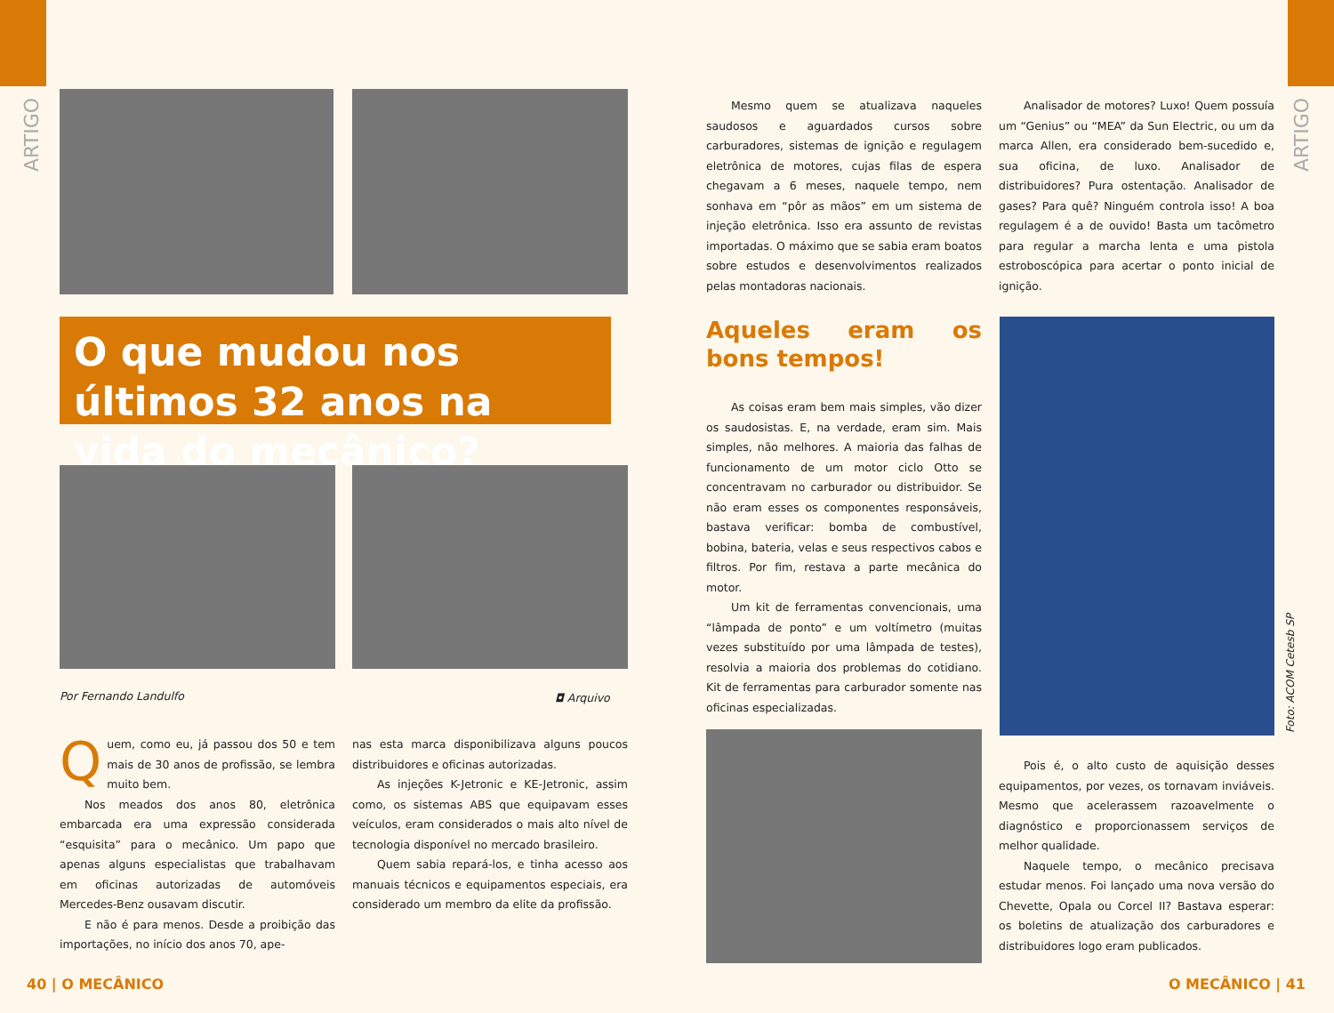ARTIGO
ARTIGO
O que mudou nos últimos 32 anos na vida do mecânico?
Por Fernando Landulfo ◘ Arquivo
Quem, como eu, já passou dos 50 e tem mais de 30 anos de profissão, se lembra muito bem.
Nos meados dos anos 80, eletrônica embarcada era uma expressão considerada “esquisita” para o mecânico. Um papo que apenas alguns especialistas que trabalhavam em oficinas autorizadas de automóveis Mercedes-Benz ousavam discutir.
E não é para menos. Desde a proibição das importações, no início dos anos 70, ape-
nas esta marca disponibilizava alguns poucos distribuidores e oficinas autorizadas.
As injeções K-Jetronic e KE-Jetronic, assim como, os sistemas ABS que equipavam esses veículos, eram considerados o mais alto nível de tecnologia disponível no mercado brasileiro.
Quem sabia repará-los, e tinha acesso aos manuais técnicos e equipamentos especiais, era considerado um membro da elite da profissão.
40 | O MECÂNICO
Mesmo quem se atualizava naqueles saudosos e aguardados cursos sobre carburadores, sistemas de ignição e regulagem eletrônica de motores, cujas filas de espera chegavam a 6 meses, naquele tempo, nem sonhava em “pôr as mãos” em um sistema de injeção eletrônica. Isso era assunto de revistas importadas. O máximo que se sabia eram boatos sobre estudos e desenvolvimentos realizados pelas montadoras nacionais.
Aqueles eram os bons tempos!
As coisas eram bem mais simples, vão dizer os saudosistas. E, na verdade, eram sim. Mais simples, não melhores. A maioria das falhas de funcionamento de um motor ciclo Otto se concentravam no carburador ou distribuidor. Se não eram esses os componentes responsáveis, bastava verificar: bomba de combustível, bobina, bateria, velas e seus respectivos cabos e filtros. Por fim, restava a parte mecânica do motor.
Um kit de ferramentas convencionais, uma “lâmpada de ponto” e um voltímetro (muitas vezes substituído por uma lâmpada de testes), resolvia a maioria dos problemas do cotidiano. Kit de ferramentas para carburador somente nas oficinas especializadas.
Analisador de motores? Luxo! Quem possuía um “Genius” ou “MEA” da Sun Electric, ou um da marca Allen, era considerado bem-sucedido e, sua oficina, de luxo. Analisador de distribuidores? Pura ostentação. Analisador de gases? Para quê? Ninguém controla isso! A boa regulagem é a de ouvido! Basta um tacômetro para regular a marcha lenta e uma pistola estroboscópica para acertar o ponto inicial de ignição.
Foto: ACOM Cetesb SP
Pois é, o alto custo de aquisição desses equipamentos, por vezes, os tornavam inviáveis. Mesmo que acelerassem razoavelmente o diagnóstico e proporcionassem serviços de melhor qualidade.
Naquele tempo, o mecânico precisava estudar menos. Foi lançado uma nova versão do Chevette, Opala ou Corcel II? Bastava esperar: os boletins de atualização dos carburadores e distribuidores logo eram publicados.
O MECÂNICO | 41